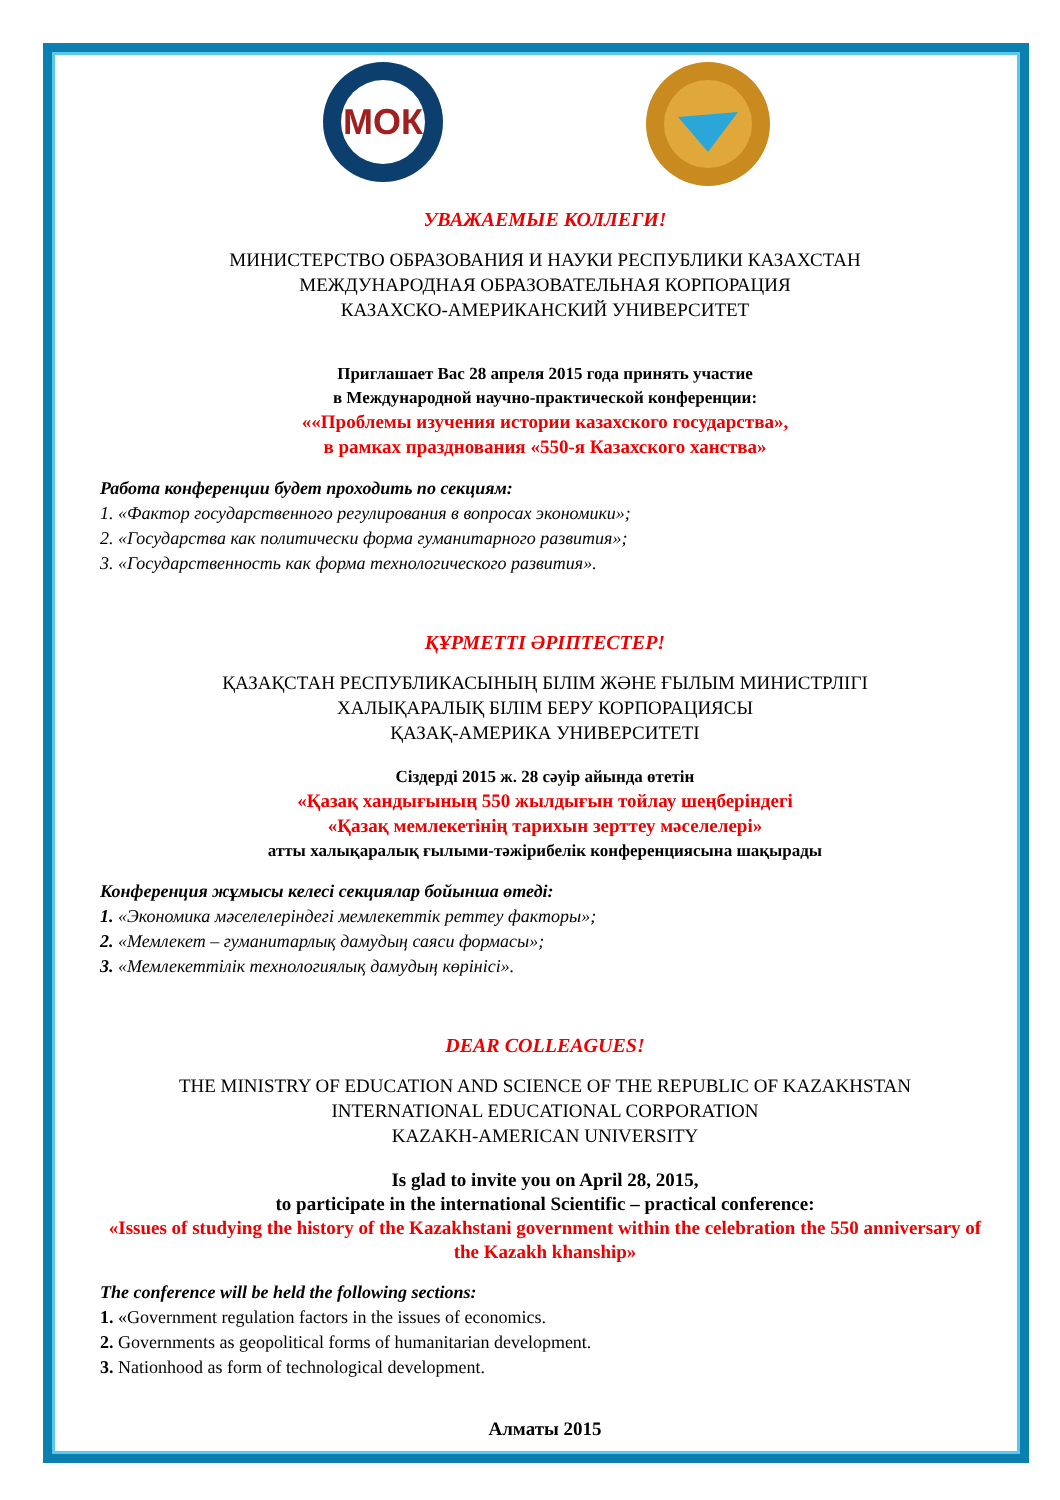МОК
УВАЖАЕМЫЕ КОЛЛЕГИ!
МИНИСТЕРСТВО ОБРАЗОВАНИЯ И НАУКИ РЕСПУБЛИКИ КАЗАХСТАН
МЕЖДУНАРОДНАЯ ОБРАЗОВАТЕЛЬНАЯ КОРПОРАЦИЯ
КАЗАХСКО-АМЕРИКАНСКИЙ УНИВЕРСИТЕТ
Приглашает Вас 28 апреля 2015 года принять участие
в Международной научно-практической конференции:
««Проблемы изучения истории казахского государства»,
в рамках празднования «550-я Казахского ханства»
Работа конференции будет проходить по секциям:
1. «Фактор государственного регулирования в вопросах экономики»;
2. «Государства как политически форма гуманитарного развития»;
3. «Государственность как форма технологического развития».
ҚҰРМЕТТІ ӘРІПТЕСТЕР!
ҚАЗАҚСТАН РЕСПУБЛИКАСЫНЫҢ БІЛІМ ЖӘНЕ ҒЫЛЫМ МИНИСТРЛІГІ
ХАЛЫҚАРАЛЫҚ БІЛІМ БЕРУ КОРПОРАЦИЯСЫ
ҚАЗАҚ-АМЕРИКА УНИВЕРСИТЕТІ
Сіздерді 2015 ж. 28 сәуір айында өтетін
«Қазақ хандығының 550 жылдығын тойлау шеңберіндегі
«Қазақ мемлекетінің тарихын зерттеу мәселелері»
атты халықаралық ғылыми-тәжірибелік конференциясына шақырады
Конференция жұмысы келесі секциялар бойынша өтеді:
1. «Экономика мәселелеріндегі мемлекеттік реттеу факторы»;
2. «Мемлекет – гуманитарлық дамудың саяси формасы»;
3. «Мемлекеттілік технологиялық дамудың көрінісі».
DEAR COLLEAGUES!
THE MINISTRY OF EDUCATION AND SCIENCE OF THE REPUBLIC OF KAZAKHSTAN
INTERNATIONAL EDUCATIONAL CORPORATION
KAZAKH-AMERICAN UNIVERSITY
Is glad to invite you on April 28, 2015,
to participate in the international Scientific – practical conference:
«Issues of studying the history of the Kazakhstani government within the celebration the 550 anniversary of the Kazakh khanship»
The conference will be held the following sections:
1. «Government regulation factors in the issues of economics.
2. Governments as geopolitical forms of humanitarian development.
3. Nationhood as form of technological development.
Алматы 2015